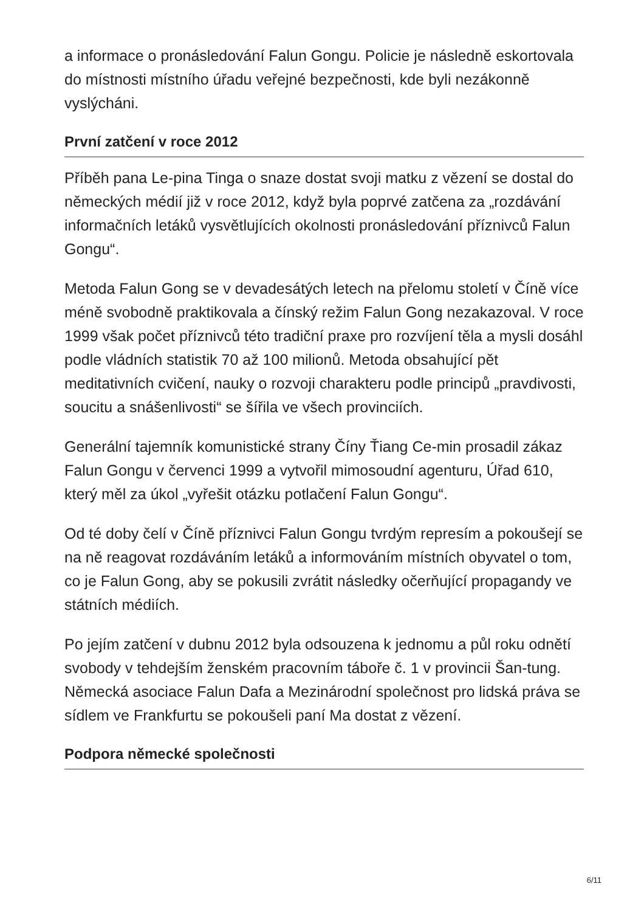a informace o pronásledování Falun Gongu. Policie je následně eskortovala do místnosti místního úřadu veřejné bezpečnosti, kde byli nezákonně vyslýcháni.
První zatčení v roce 2012
Příběh pana Le-pina Tinga o snaze dostat svoji matku z vězení se dostal do německých médií již v roce 2012, když byla poprvé zatčena za „rozdávání informačních letáků vysvětlujících okolnosti pronásledování příznivců Falun Gongu“.
Metoda Falun Gong se v devadesátých letech na přelomu století v Číně více méně svobodně praktikovala a čínský režim Falun Gong nezakazoval. V roce 1999 však počet příznivců této tradiční praxe pro rozvíjení těla a mysli dosáhl podle vládních statistik 70 až 100 milionů. Metoda obsahující pět meditativních cvičení, nauky o rozvoji charakteru podle principů „pravdivosti, soucitu a snášenlivosti“ se šířila ve všech provinciích.
Generální tajemník komunistické strany Číny Ťiang Ce-min prosadil zákaz Falun Gongu v červenci 1999 a vytvořil mimosoudní agenturu, Úřad 610, který měl za úkol „vyřešit otázku potlačení Falun Gongu“.
Od té doby čelí v Číně příznivci Falun Gongu tvrdým represím a pokoušejí se na ně reagovat rozdáváním letáků a informováním místních obyvatel o tom, co je Falun Gong, aby se pokusili zvrátit následky očerňující propagandy ve státních médiích.
Po jejím zatčení v dubnu 2012 byla odsouzena k jednomu a půl roku odnětí svobody v tehdejším ženském pracovním táboře č. 1 v provincii Šan-tung. Německá asociace Falun Dafa a Mezinárodní společnost pro lidská práva se sídlem ve Frankfurtu se pokoušeli paní Ma dostat z vězení.
Podpora německé společnosti
6/11